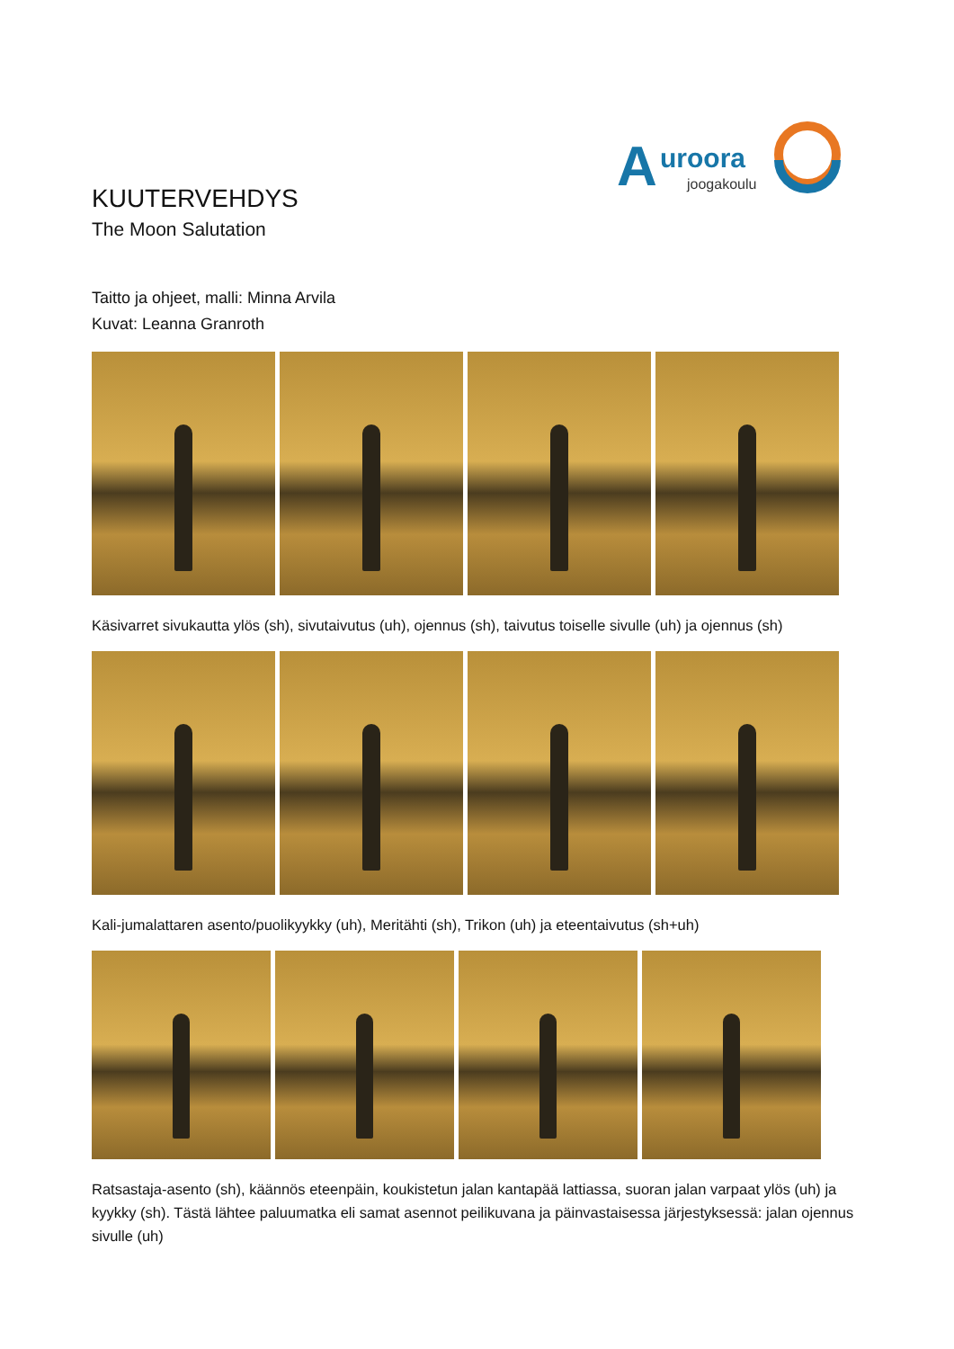A
uroora
joogakoulu
KUUTERVEHDYS
The Moon Salutation
Taitto ja ohjeet, malli: Minna Arvila
Kuvat: Leanna Granroth
Käsivarret sivukautta ylös (sh), sivutaivutus (uh), ojennus (sh), taivutus toiselle sivulle (uh) ja ojennus (sh)
Kali-jumalattaren asento/puolikyykky (uh), Meritähti (sh), Trikon (uh) ja eteentaivutus (sh+uh)
Ratsastaja-asento (sh), käännös eteenpäin, koukistetun jalan kantapää lattiassa, suoran jalan varpaat ylös (uh) ja kyykky (sh). Tästä lähtee paluumatka eli samat asennot peilikuvana ja päinvastaisessa järjestyksessä: jalan ojennus sivulle (uh)